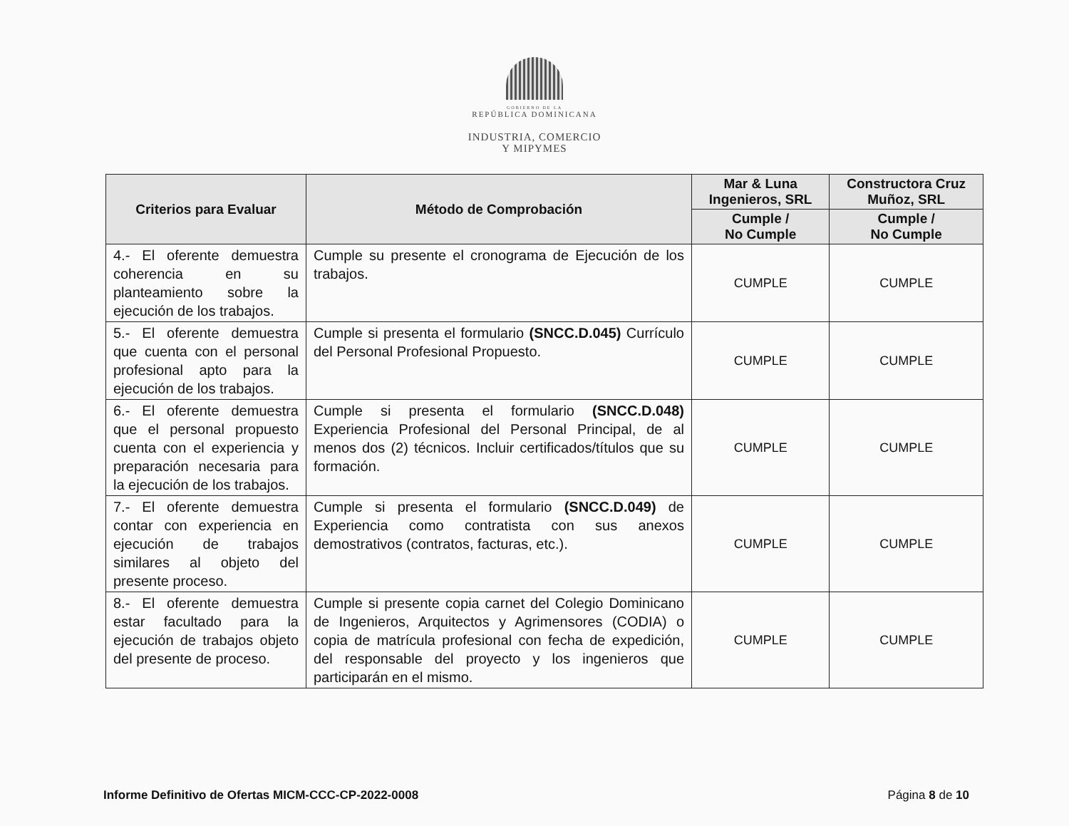GOBIERNO DE LA
REPÚBLICA DOMINICANA
INDUSTRIA, COMERCIO
Y MIPYMES
| Criterios para Evaluar | Método de Comprobación | Mar & Luna Ingenieros, SRL | Constructora Cruz Muñoz, SRL |
| --- | --- | --- | --- |
| | | Cumple / No Cumple | Cumple / No Cumple |
| 4.- El oferente demuestra coherencia en su planteamiento sobre la ejecución de los trabajos. | Cumple su presente el cronograma de Ejecución de los trabajos. | CUMPLE | CUMPLE |
| 5.- El oferente demuestra que cuenta con el personal profesional apto para la ejecución de los trabajos. | Cumple si presenta el formulario (SNCC.D.045) Currículo del Personal Profesional Propuesto. | CUMPLE | CUMPLE |
| 6.- El oferente demuestra que el personal propuesto cuenta con el experiencia y preparación necesaria para la ejecución de los trabajos. | Cumple si presenta el formulario (SNCC.D.048) Experiencia Profesional del Personal Principal, de al menos dos (2) técnicos. Incluir certificados/títulos que su formación. | CUMPLE | CUMPLE |
| 7.- El oferente demuestra contar con experiencia en ejecución de trabajos similares al objeto del presente proceso. | Cumple si presenta el formulario (SNCC.D.049) de Experiencia como contratista con sus anexos demostrativos (contratos, facturas, etc.). | CUMPLE | CUMPLE |
| 8.- El oferente demuestra estar facultado para la ejecución de trabajos objeto del presente de proceso. | Cumple si presente copia carnet del Colegio Dominicano de Ingenieros, Arquitectos y Agrimensores (CODIA) o copia de matrícula profesional con fecha de expedición, del responsable del proyecto y los ingenieros que participarán en el mismo. | CUMPLE | CUMPLE |
Informe Definitivo de Ofertas MICM-CCC-CP-2022-0008 Página 8 de 10